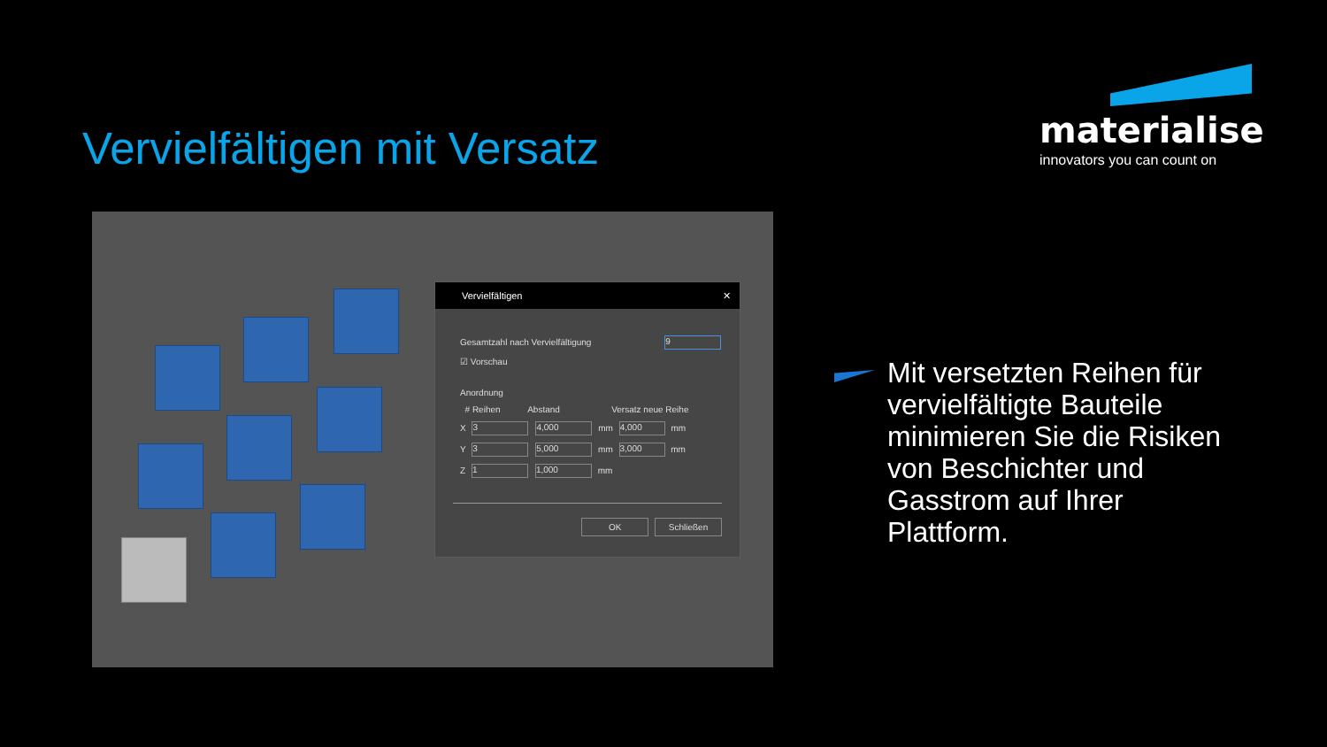Vervielfältigen mit Versatz
materialise
innovators you can count on
Vervielfältigen ✕
Gesamtzahl nach Vervielfältigung 9
☑ Vorschau
Anordnung
# Reihen Abstand Versatz neue Reihe
X 3 4,000 mm 4,000 mm
Y 3 5,000 mm 3,000 mm
Z 1 1,000 mm
OK Schließen
Mit versetzten Reihen für vervielfältigte Bauteile minimieren Sie die Risiken von Beschichter und Gasstrom auf Ihrer Plattform.